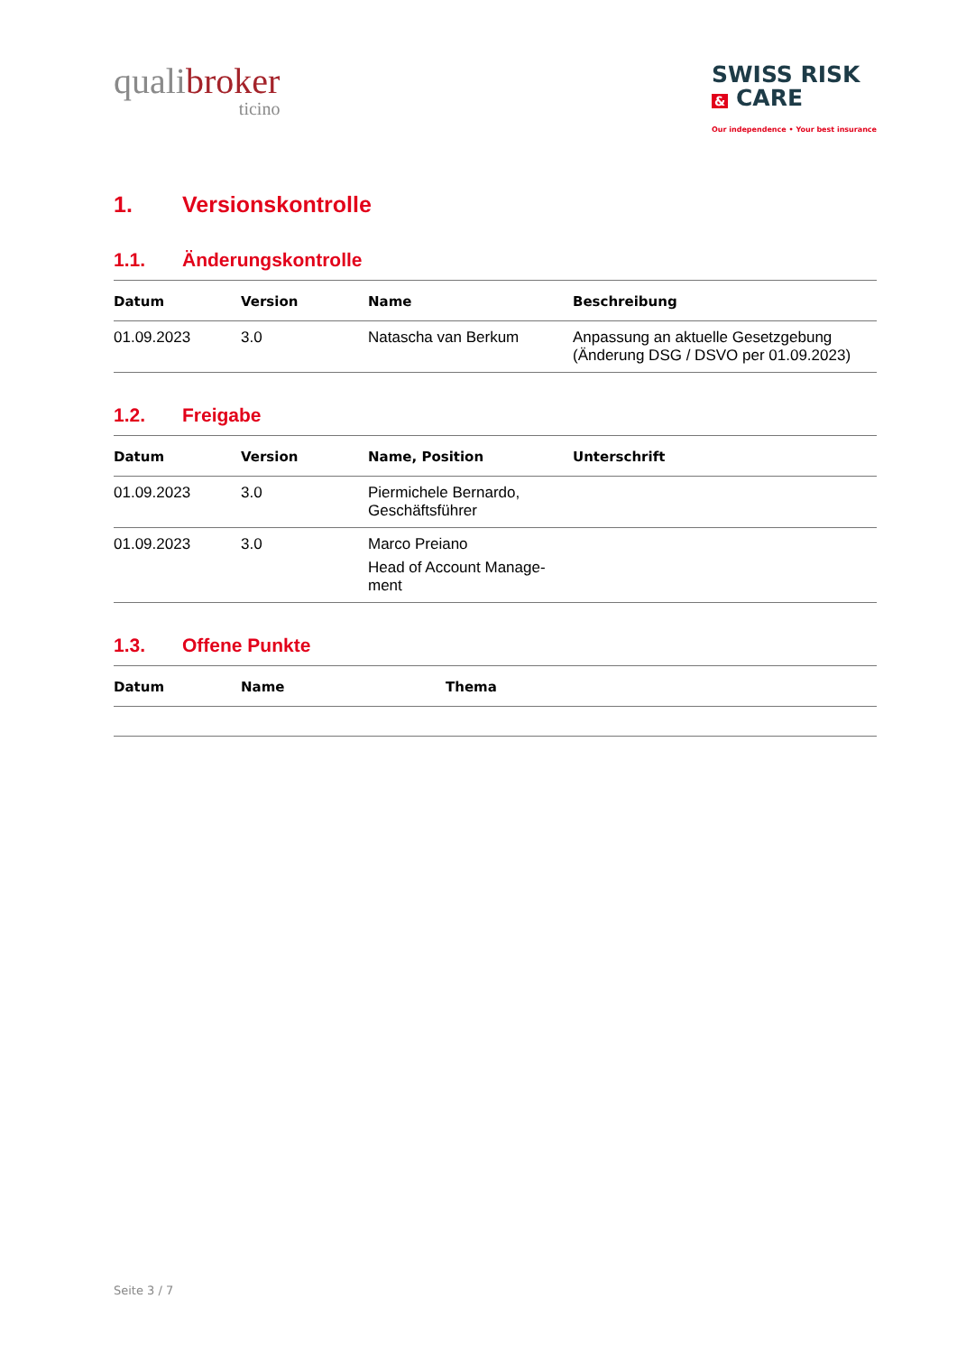qualibroker
ticino
SWISS RISK
& CARE
Our independence • Your best insurance
1. Versionskontrolle
1.1. Änderungskontrolle
| Datum | Version | Name | Beschreibung |
| --- | --- | --- | --- |
| 01.09.2023 | 3.0 | Natascha van Berkum | Anpassung an aktuelle Gesetzgebung (Änderung DSG / DSVO per 01.09.2023) |
1.2. Freigabe
| Datum | Version | Name, Position | Unterschrift |
| --- | --- | --- | --- |
| 01.09.2023 | 3.0 | Piermichele Bernardo, Geschäftsführer | |
| 01.09.2023 | 3.0 | Marco Preiano Head of Account Manage- ment | |
1.3. Offene Punkte
| Datum | Name | Thema |
| --- | --- | --- |
Seite 3 / 7